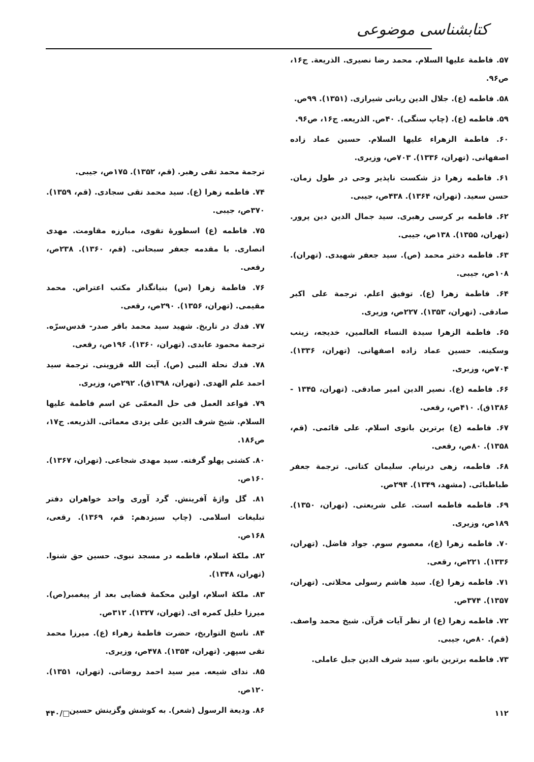کتابشناسی موضوعی
۵۷. فاطمة علیها السلام. محمد رضا نصیری. الذریعة. ج۱۶، ص۹۶.
۵۸. فاطمه (ع). جلال الدین ربانی شیرازی. (۱۳۵۱). ۹۹ص.
۵۹. فاطمه (ع). (چاپ سنگی). ۴۰ص. الذریعه. ج۱۶، ص۹۶.
۶۰. فاطمة الزهراء علیها السلام. حسین عماد زاده اصفهانی. (تهران، ۱۳۳۶). ۷۰۳ص، وزیری.
۶۱. فاطمه زهرا دژ شکست ناپذیر وحی در طول زمان. حسن سعید. (تهران، ۱۳۶۴). ۴۳۸ص، جیبی.
۶۲. فاطمه بر کرسی رهبری. سید جمال الدین دین پرور. (تهران، ۱۳۵۵). ۱۳۸ص، جیبی.
۶۳. فاطمه دختر محمد (ص). سید جعفر شهیدی. (تهران). ۱۰۸ص، جیبی.
۶۴. فاطمة زهرا (ع). توفیق اعلم. ترجمة علی اکبر صادقی. (تهران، ۱۳۵۳). ۲۲۷ص، وزیری.
۶۵. فاطمة الزهرا سیدة النساء العالمین، خدیجه، زینب وسکینه. حسین عماد زاده اصفهانی. (تهران، ۱۳۳۶). ۷۰۴ص، وزیری.
۶۶. فاطمه (ع). نصیر الدین امیر صادقی. (تهران، ۱۳۴۵ - ۱۳۸۶ق). ۴۱۰ص، رقعی.
۶۷. فاطمه (ع) برترین بانوی اسلام. علی قائمی. (قم، ۱۳۵۸). ۸۰ص، رقعی.
۶۸. فاطمه، زهی درنیام. سلیمان کتانی. ترجمة جعفر طباطبائی. (مشهد، ۱۳۴۹). ۲۹۴ص.
۶۹. فاطمه فاطمه است. علی شریعتی. (تهران، ۱۳۵۰). ۱۸۹ص، وزیری.
۷۰. فاطمه زهرا (ع)، معصوم سوم. جواد فاضل. (تهران، ۱۳۳۶). ۲۲۱ص، رقعی.
۷۱. فاطمه زهرا (ع). سید هاشم رسولی محلاتی. (تهران، ۱۳۵۷). ۳۷۴ص.
۷۲. فاطمه زهرا (ع) از نظر آیات قرآن. شیخ محمد واصف. (قم). ۸۰ص، جیبی.
۷۳. فاطمه برترین بانو. سید شرف الدین جبل عاملی.
ترجمة محمد تقی رهبر. (قم، ۱۳۵۲). ۱۷۵ص، جیبی.
۷۴. فاطمه زهرا (ع). سید محمد تقی سجادی. (قم، ۱۳۵۹). ۳۷۰ص، جیبی.
۷۵. فاطمه (ع) اسطورهٔ تقوی، مبارزه مقاومت. مهدی انصاری. با مقدمه جعفر سبحانی. (قم، ۱۳۶۰). ۲۳۸ص، رقعی.
۷۶. فاطمة زهرا (س) بنیانگذار مکتب اعتراض. محمد مقیمی. (تهران، ۱۳۵۶). ۲۹۰ص، رقعی.
۷۷. فدك در تاریخ. شهید سید محمد باقر صدر- قدس‌سرّه. ترجمة محمود عابدی. (تهران، ۱۳۶۰). ۱۹۶ص، رقعی.
۷۸. فدك نحلة النبی (ص). آیت الله قزوینی. ترجمة سید احمد علم الهدی. (تهران، ۱۳۹۸ق). ۲۹۲ص، وزیری.
۷۹. قواعد العمل فی حل المعمّی عن اسم فاطمة علیها السلام. شیخ شرف الدین علی یزدی معمائی. الذریعه. ج۱۷، ص۱۸۶.
۸۰. کشتی پهلو گرفته. سید مهدی شجاعی. (تهران، ۱۳۶۷). ۱۶۰ص.
۸۱. گل واژهٔ آفرینش. گرد آوری واحد خواهران دفتر تبلیغات اسلامی. (چاپ سیزدهم: قم، ۱۳۶۹). رقعی، ۱۶۸ص.
۸۲. ملکهٔ اسلام، فاطمه در مسجد نبوی. حسین حق شنوا. (تهران، ۱۳۴۸).
۸۳. ملکهٔ اسلام، اولین محکمهٔ قضایی بعد از پیغمبر(ص). میرزا خلیل کمره ای. (تهران، ۱۳۲۷). ۳۱۲ص.
۸۴. ناسخ التواریخ، حضرت فاطمهٔ زهراء (ع). میرزا محمد تقی سپهر. (تهران، ۱۳۵۴). ۴۷۸ص، وزیری.
۸۵. ندای شیعه. میر سید احمد روضاتی. (تهران، ۱۳۵۱). ۱۲۰ص.
۸۶. ودیعة الرسول (شعر). به کوشش وگزینش حسین
۱۱۲ □/۴۴۰